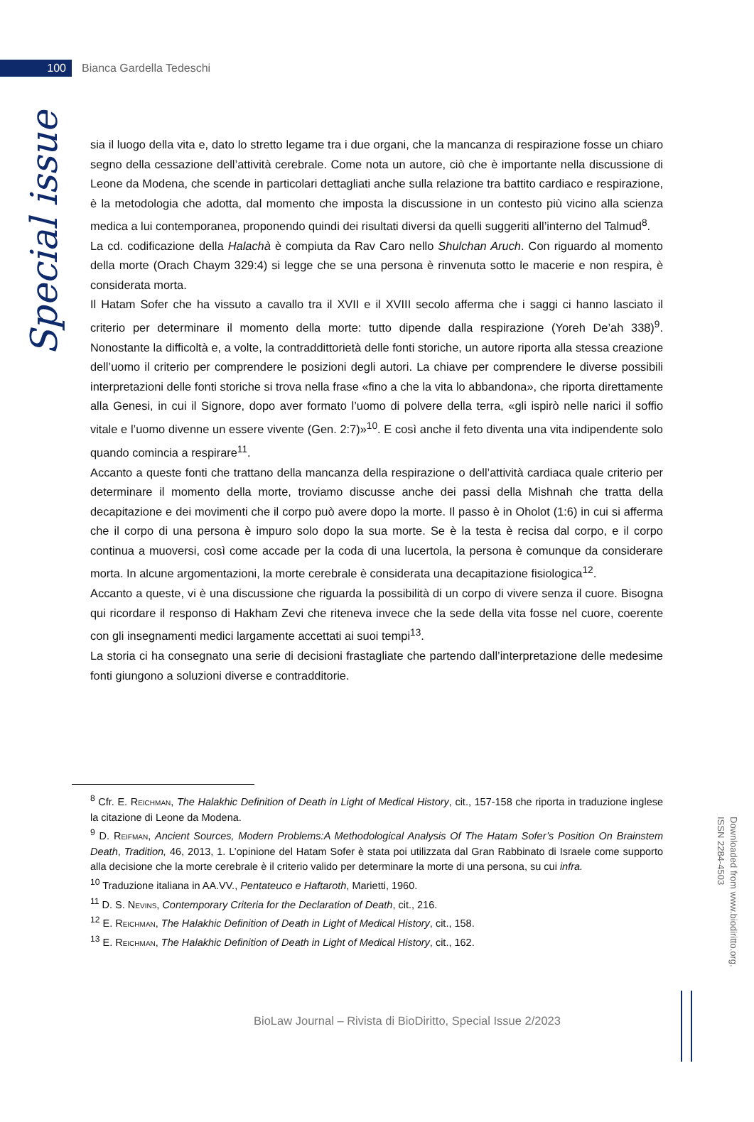100
Bianca Gardella Tedeschi
Special issue
sia il luogo della vita e, dato lo stretto legame tra i due organi, che la mancanza di respirazione fosse un chiaro segno della cessazione dell’attività cerebrale. Come nota un autore, ciò che è importante nella discussione di Leone da Modena, che scende in particolari dettagliati anche sulla relazione tra battito cardiaco e respirazione, è la metodologia che adotta, dal momento che imposta la discussione in un contesto più vicino alla scienza medica a lui contemporanea, proponendo quindi dei risultati diversi da quelli suggeriti all’interno del Talmud<sup>8</sup>.
La cd. codificazione della Halachà è compiuta da Rav Caro nello Shulchan Aruch. Con riguardo al momento della morte (Orach Chaym 329:4) si legge che se una persona è rinvenuta sotto le macerie e non respira, è considerata morta.
Il Hatam Sofer che ha vissuto a cavallo tra il XVII e il XVIII secolo afferma che i saggi ci hanno lasciato il criterio per determinare il momento della morte: tutto dipende dalla respirazione (Yoreh De’ah 338)<sup>9</sup>. Nonostante la difficoltà e, a volte, la contraddittorietà delle fonti storiche, un autore riporta alla stessa creazione dell’uomo il criterio per comprendere le posizioni degli autori. La chiave per comprendere le diverse possibili interpretazioni delle fonti storiche si trova nella frase «fino a che la vita lo abbandona», che riporta direttamente alla Genesi, in cui il Signore, dopo aver formato l’uomo di polvere della terra, «gli ispirò nelle narici il soffio vitale e l’uomo divenne un essere vivente (Gen. 2:7)»<sup>10</sup>. E così anche il feto diventa una vita indipendente solo quando comincia a respirare<sup>11</sup>.
Accanto a queste fonti che trattano della mancanza della respirazione o dell’attività cardiaca quale criterio per determinare il momento della morte, troviamo discusse anche dei passi della Mishnah che tratta della decapitazione e dei movimenti che il corpo può avere dopo la morte. Il passo è in Oholot (1:6) in cui si afferma che il corpo di una persona è impuro solo dopo la sua morte. Se è la testa è recisa dal corpo, e il corpo continua a muoversi, così come accade per la coda di una lucertola, la persona è comunque da considerare morta. In alcune argomentazioni, la morte cerebrale è considerata una decapitazione fisiologica<sup>12</sup>.
Accanto a queste, vi è una discussione che riguarda la possibilità di un corpo di vivere senza il cuore. Bisogna qui ricordare il responso di Hakham Zevi che riteneva invece che la sede della vita fosse nel cuore, coerente con gli insegnamenti medici largamente accettati ai suoi tempi<sup>13</sup>.
La storia ci ha consegnato una serie di decisioni frastagliate che partendo dall’interpretazione delle medesime fonti giungono a soluzioni diverse e contradditorie.
<sup>8</sup> Cfr. E. Reichman, The Halakhic Definition of Death in Light of Medical History, cit., 157-158 che riporta in traduzione inglese la citazione di Leone da Modena.
<sup>9</sup> D. Reifman, Ancient Sources, Modern Problems:A Methodological Analysis Of The Hatam Sofer’s Position On Brainstem Death, Tradition, 46, 2013, 1. L’opinione del Hatam Sofer è stata poi utilizzata dal Gran Rabbinato di Israele come supporto alla decisione che la morte cerebrale è il criterio valido per determinare la morte di una persona, su cui infra.
<sup>10</sup> Traduzione italiana in AA.VV., Pentateuco e Haftaroth, Marietti, 1960.
<sup>11</sup> D. S. Nevins, Contemporary Criteria for the Declaration of Death, cit., 216.
<sup>12</sup> E. Reichman, The Halakhic Definition of Death in Light of Medical History, cit., 158.
<sup>13</sup> E. Reichman, The Halakhic Definition of Death in Light of Medical History, cit., 162.
Downloaded from www.biodiritto.org.
ISSN 2284-4503
BioLaw Journal – Rivista di BioDiritto, Special Issue 2/2023